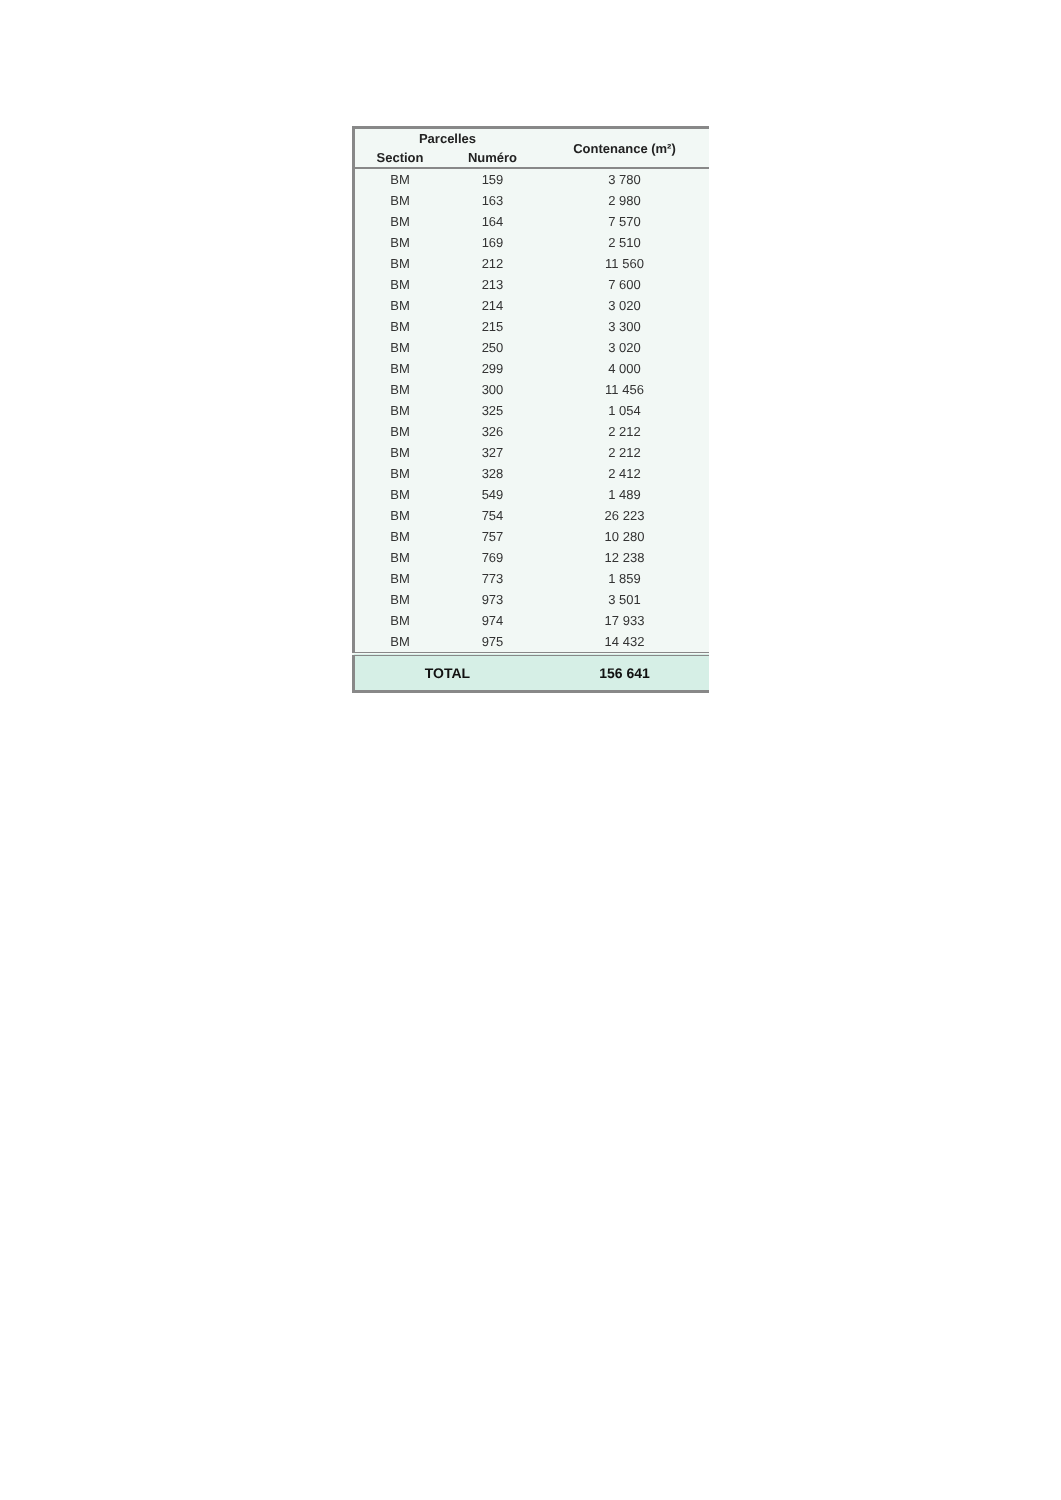| Parcelles | | Contenance (m²) |
| --- | --- | --- |
| Section | Numéro | |
| BM | 159 | 3 780 |
| BM | 163 | 2 980 |
| BM | 164 | 7 570 |
| BM | 169 | 2 510 |
| BM | 212 | 11 560 |
| BM | 213 | 7 600 |
| BM | 214 | 3 020 |
| BM | 215 | 3 300 |
| BM | 250 | 3 020 |
| BM | 299 | 4 000 |
| BM | 300 | 11 456 |
| BM | 325 | 1 054 |
| BM | 326 | 2 212 |
| BM | 327 | 2 212 |
| BM | 328 | 2 412 |
| BM | 549 | 1 489 |
| BM | 754 | 26 223 |
| BM | 757 | 10 280 |
| BM | 769 | 12 238 |
| BM | 773 | 1 859 |
| BM | 973 | 3 501 |
| BM | 974 | 17 933 |
| BM | 975 | 14 432 |
| TOTAL | | 156 641 |